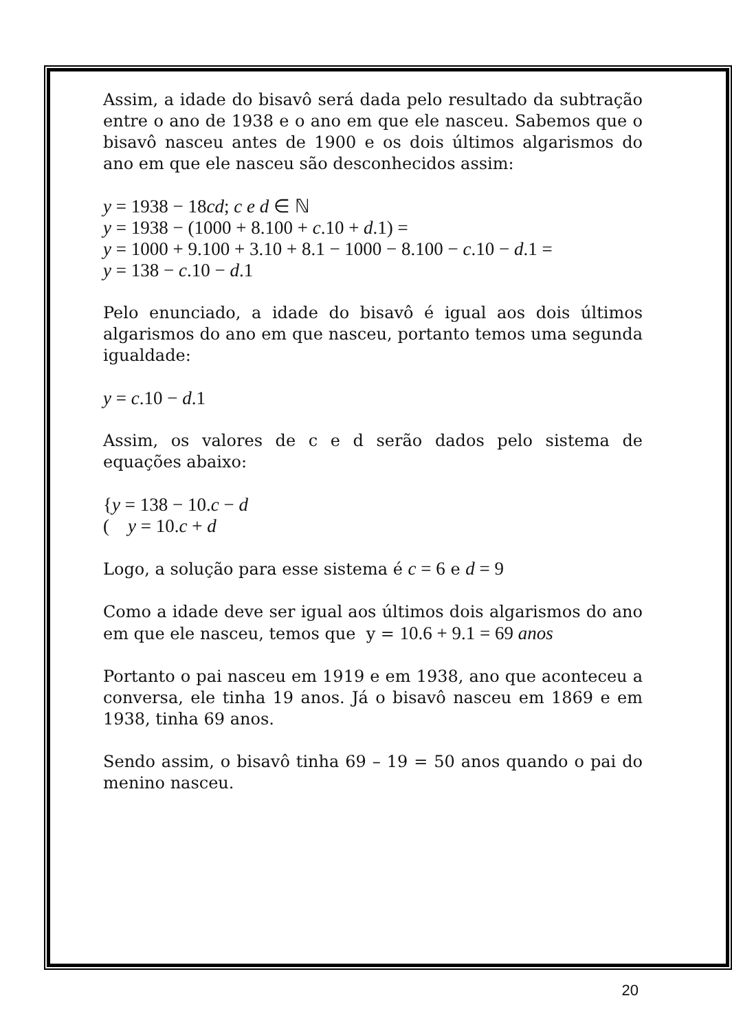Assim, a idade do bisavô será dada pelo resultado da subtração entre o ano de 1938 e o ano em que ele nasceu. Sabemos que o bisavô nasceu antes de 1900 e os dois últimos algarismos do ano em que ele nasceu são desconhecidos assim:
y = 1938 − 18cd; c e d ∈ ℕ
y = 1938 − (1000 + 8.100 + c.10 + d.1) =
y = 1000 + 9.100 + 3.10 + 8.1 − 1000 − 8.100 − c.10 − d.1 =
y = 138 − c.10 − d.1
Pelo enunciado, a idade do bisavô é igual aos dois últimos algarismos do ano em que nasceu, portanto temos uma segunda igualdade:
y = c.10 − d.1
Assim, os valores de c e d serão dados pelo sistema de equações abaixo:
{y = 138 − 10.c − d
( y = 10.c + d
Logo, a solução para esse sistema é c = 6 e d = 9
Como a idade deve ser igual aos últimos dois algarismos do ano em que ele nasceu, temos que y = 10.6 + 9.1 = 69 anos
Portanto o pai nasceu em 1919 e em 1938, ano que aconteceu a conversa, ele tinha 19 anos. Já o bisavô nasceu em 1869 e em 1938, tinha 69 anos.
Sendo assim, o bisavô tinha 69 – 19 = 50 anos quando o pai do menino nasceu.
20